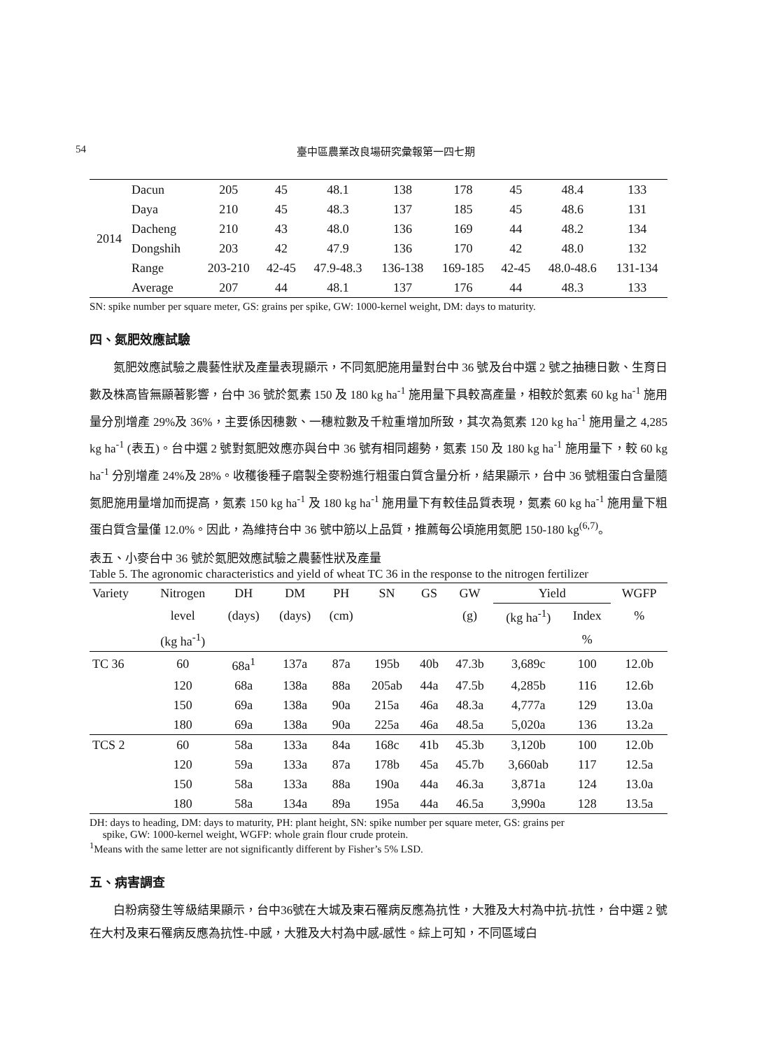54 臺中區農業改良場研究彙報第一四七期
| 2014 | Dacun | 205 | 45 | 48.1 | 138 | 178 | 45 | 48.4 | 133 |
| | Daya | 210 | 45 | 48.3 | 137 | 185 | 45 | 48.6 | 131 |
| | Dacheng | 210 | 43 | 48.0 | 136 | 169 | 44 | 48.2 | 134 |
| | Dongshih | 203 | 42 | 47.9 | 136 | 170 | 42 | 48.0 | 132 |
| | Range | 203-210 | 42-45 | 47.9-48.3 | 136-138 | 169-185 | 42-45 | 48.0-48.6 | 131-134 |
| | Average | 207 | 44 | 48.1 | 137 | 176 | 44 | 48.3 | 133 |
SN: spike number per square meter, GS: grains per spike, GW: 1000-kernel weight, DM: days to maturity.
四、氮肥效應試驗
氮肥效應試驗之農藝性狀及產量表現顯示，不同氮肥施用量對台中 36 號及台中選 2 號之抽穗日數、生育日數及株高皆無顯著影響，台中 36 號於氮素 150 及 180 kg ha<sup>-1</sup> 施用量下具較高產量，相較於氮素 60 kg ha<sup>-1</sup> 施用量分別增產 29%及 36%，主要係因穗數、一穗粒數及千粒重增加所致，其次為氮素 120 kg ha<sup>-1</sup> 施用量之 4,285 kg ha<sup>-1</sup> (表五)。台中選 2 號對氮肥效應亦與台中 36 號有相同趨勢，氮素 150 及 180 kg ha<sup>-1</sup> 施用量下，較 60 kg ha<sup>-1</sup> 分別增產 24%及 28%。收穫後種子磨製全麥粉進行粗蛋白質含量分析，結果顯示，台中 36 號粗蛋白含量隨氮肥施用量增加而提高，氮素 150 kg ha<sup>-1</sup> 及 180 kg ha<sup>-1</sup> 施用量下有較佳品質表現，氮素 60 kg ha<sup>-1</sup> 施用量下粗蛋白質含量僅 12.0%。因此，為維持台中 36 號中筋以上品質，推薦每公頃施用氮肥 150-180 kg<sup>(6,7)</sup>。
表五、小麥台中 36 號於氮肥效應試驗之農藝性狀及產量
Table 5. The agronomic characteristics and yield of wheat TC 36 in the response to the nitrogen fertilizer
| Variety | Nitrogen | DH | DM | PH | SN | GS | GW | Yield | | WGFP |
| --- | --- | --- | --- | --- | --- | --- | --- | --- | --- | --- |
| | level | (days) | (days) | (cm) | | | (g) | (kg ha<sup>-1</sup>) | Index | % |
| | (kg ha<sup>-1</sup>) | | | | | | | | % | |
| TC 36 | 60 | 68a<sup>1</sup> | 137a | 87a | 195b | 40b | 47.3b | 3,689c | 100 | 12.0b |
| | 120 | 68a | 138a | 88a | 205ab | 44a | 47.5b | 4,285b | 116 | 12.6b |
| | 150 | 69a | 138a | 90a | 215a | 46a | 48.3a | 4,777a | 129 | 13.0a |
| | 180 | 69a | 138a | 90a | 225a | 46a | 48.5a | 5,020a | 136 | 13.2a |
| TCS 2 | 60 | 58a | 133a | 84a | 168c | 41b | 45.3b | 3,120b | 100 | 12.0b |
| | 120 | 59a | 133a | 87a | 178b | 45a | 45.7b | 3,660ab | 117 | 12.5a |
| | 150 | 58a | 133a | 88a | 190a | 44a | 46.3a | 3,871a | 124 | 13.0a |
| | 180 | 58a | 134a | 89a | 195a | 44a | 46.5a | 3,990a | 128 | 13.5a |
DH: days to heading, DM: days to maturity, PH: plant height, SN: spike number per square meter, GS: grains per
spike, GW: 1000-kernel weight, WGFP: whole grain flour crude protein.
<sup>1</sup> Means with the same letter are not significantly different by Fisher’s 5% LSD.
五、病害調查
白粉病發生等級結果顯示，台中36號在大城及東石罹病反應為抗性，大雅及大村為中抗-抗性，台中選 2 號在大村及東石罹病反應為抗性-中感，大雅及大村為中感-感性。綜上可知，不同區域白